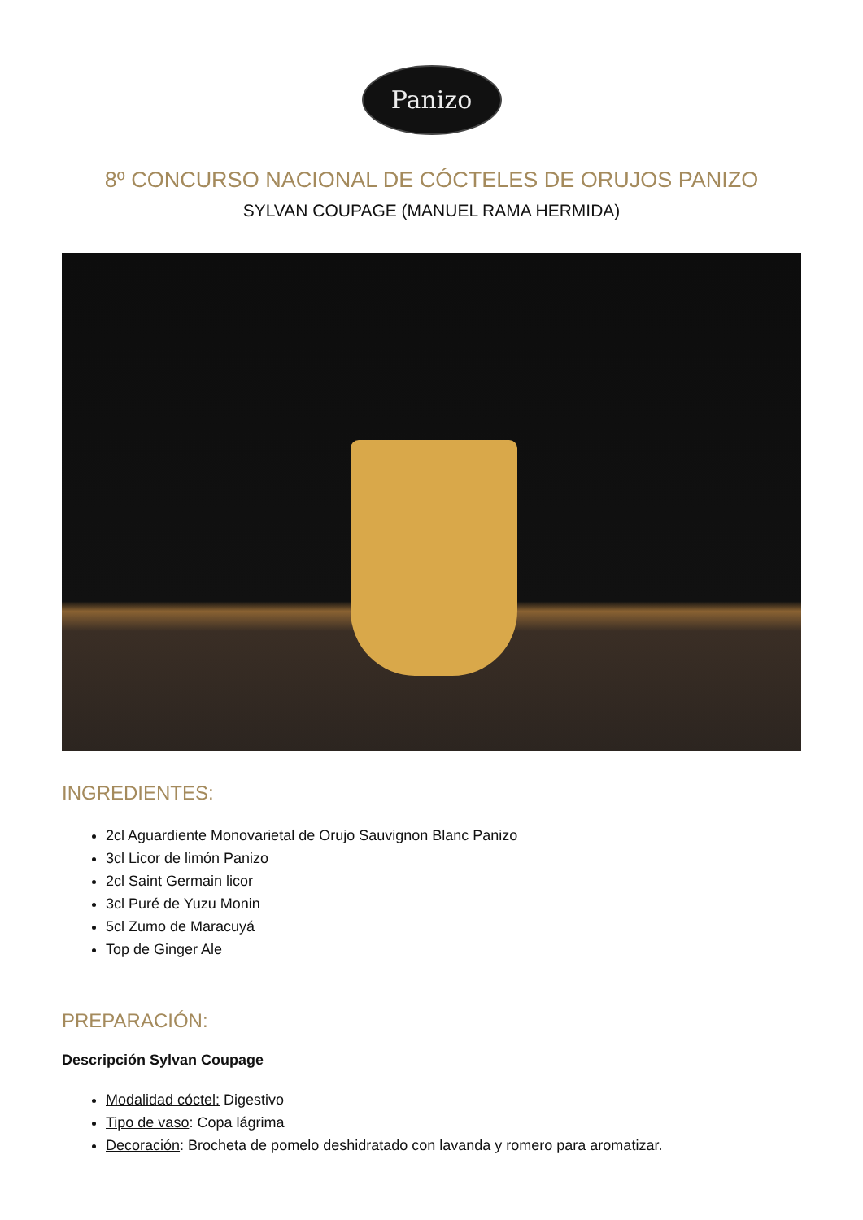Panizo
8º CONCURSO NACIONAL DE CÓCTELES DE ORUJOS PANIZO
SYLVAN COUPAGE (MANUEL RAMA HERMIDA)
INGREDIENTES:
2cl Aguardiente Monovarietal de Orujo Sauvignon Blanc Panizo
3cl Licor de limón Panizo
2cl Saint Germain licor
3cl Puré de Yuzu Monin
5cl Zumo de Maracuyá
Top de Ginger Ale
PREPARACIÓN:
Descripción Sylvan Coupage
Modalidad cóctel: Digestivo
Tipo de vaso: Copa lágrima
Decoración: Brocheta de pomelo deshidratado con lavanda y romero para aromatizar.